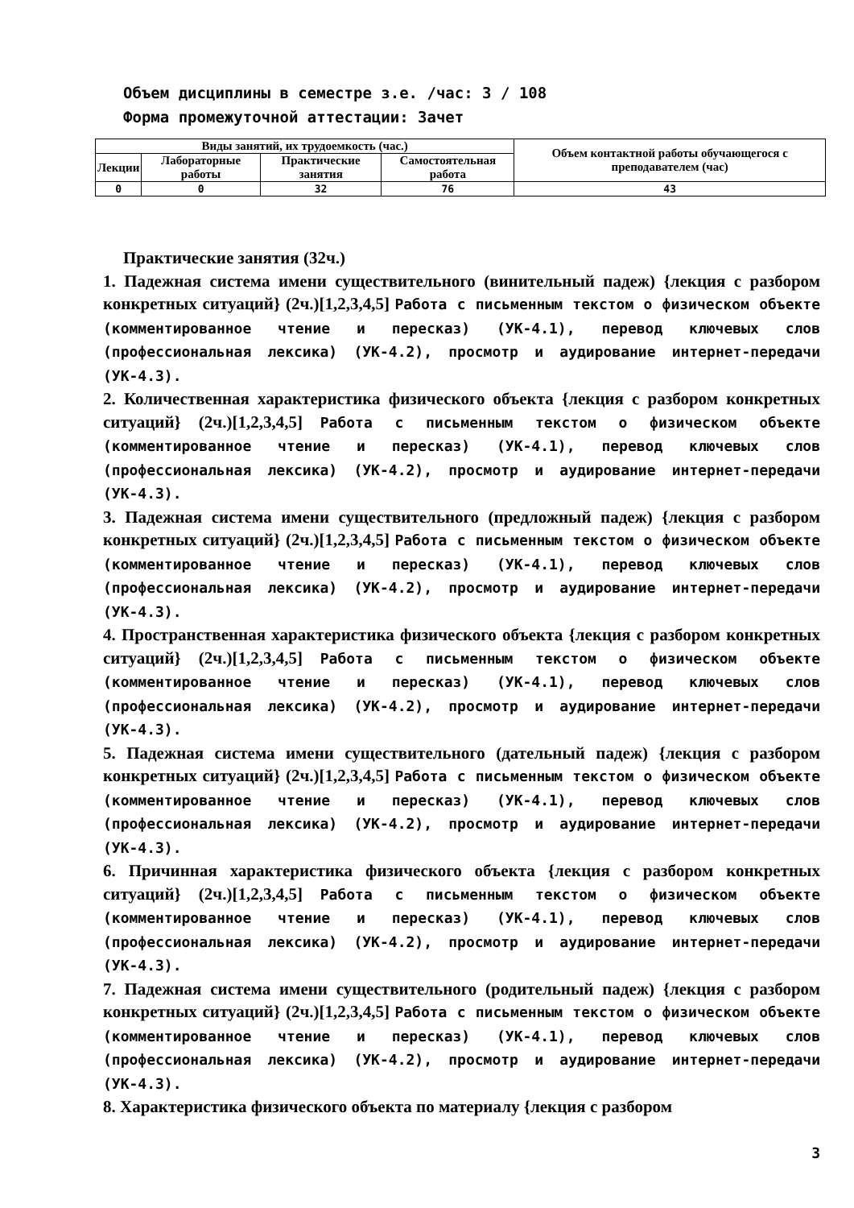Объем дисциплины в семестре з.е. /час: 3 / 108
Форма промежуточной аттестации: Зачет
| Виды занятий, их трудоемкость (час.) | | | | Объем контактной работы обучающегося с преподавателем (час) |
| --- | --- | --- | --- | --- |
| Лекции | Лабораторные работы | Практические занятия | Самостоятельная работа | |
| 0 | 0 | 32 | 76 | 43 |
Практические занятия (32ч.)
1. Падежная система имени существительного (винительный падеж) {лекция с разбором конкретных ситуаций} (2ч.)[1,2,3,4,5] Работа с письменным текстом о физическом объекте (комментированное чтение и пересказ) (УК-4.1), перевод ключевых слов (профессиональная лексика) (УК-4.2), просмотр и аудирование интернет-передачи (УК-4.3).
2. Количественная характеристика физического объекта {лекция с разбором конкретных ситуаций} (2ч.)[1,2,3,4,5] Работа с письменным текстом о физическом объекте (комментированное чтение и пересказ) (УК-4.1), перевод ключевых слов (профессиональная лексика) (УК-4.2), просмотр и аудирование интернет-передачи (УК-4.3).
3. Падежная система имени существительного (предложный падеж) {лекция с разбором конкретных ситуаций} (2ч.)[1,2,3,4,5] Работа с письменным текстом о физическом объекте (комментированное чтение и пересказ) (УК-4.1), перевод ключевых слов (профессиональная лексика) (УК-4.2), просмотр и аудирование интернет-передачи (УК-4.3).
4. Пространственная характеристика физического объекта {лекция с разбором конкретных ситуаций} (2ч.)[1,2,3,4,5] Работа с письменным текстом о физическом объекте (комментированное чтение и пересказ) (УК-4.1), перевод ключевых слов (профессиональная лексика) (УК-4.2), просмотр и аудирование интернет-передачи (УК-4.3).
5. Падежная система имени существительного (дательный падеж) {лекция с разбором конкретных ситуаций} (2ч.)[1,2,3,4,5] Работа с письменным текстом о физическом объекте (комментированное чтение и пересказ) (УК-4.1), перевод ключевых слов (профессиональная лексика) (УК-4.2), просмотр и аудирование интернет-передачи (УК-4.3).
6. Причинная характеристика физического объекта {лекция с разбором конкретных ситуаций} (2ч.)[1,2,3,4,5] Работа с письменным текстом о физическом объекте (комментированное чтение и пересказ) (УК-4.1), перевод ключевых слов (профессиональная лексика) (УК-4.2), просмотр и аудирование интернет-передачи (УК-4.3).
7. Падежная система имени существительного (родительный падеж) {лекция с разбором конкретных ситуаций} (2ч.)[1,2,3,4,5] Работа с письменным текстом о физическом объекте (комментированное чтение и пересказ) (УК-4.1), перевод ключевых слов (профессиональная лексика) (УК-4.2), просмотр и аудирование интернет-передачи (УК-4.3).
8. Характеристика физического объекта по материалу {лекция с разбором
3